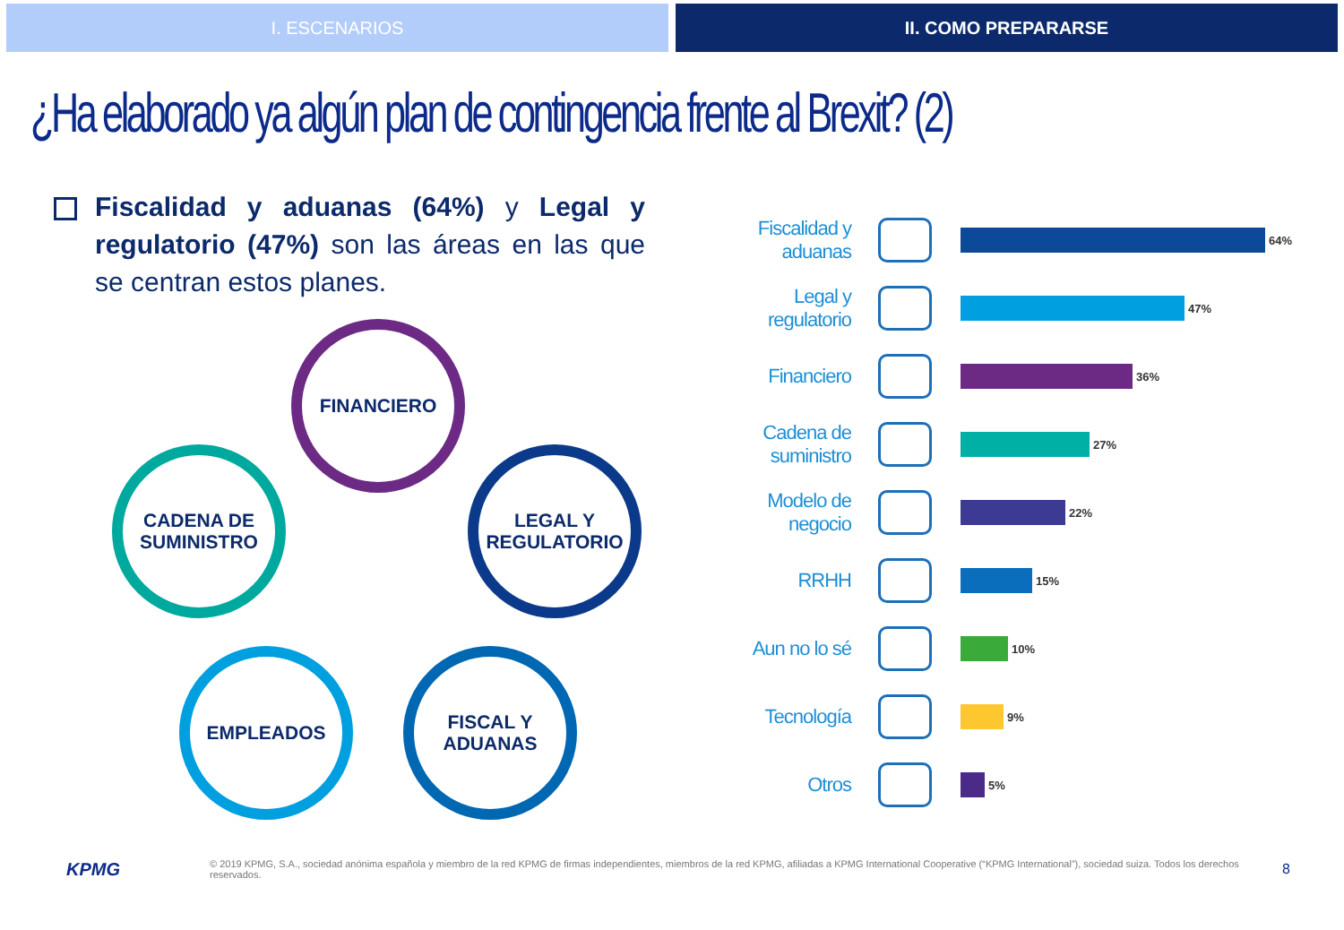I. ESCENARIOS II. COMO PREPARARSE
¿Ha elaborado ya algún plan de contingencia frente al Brexit? (2)
Fiscalidad y aduanas (64%) y Legal y regulatorio (47%) son las áreas en las que se centran estos planes.
FINANCIERO
CADENA DE SUMINISTRO
LEGAL Y REGULATORIO
EMPLEADOS
FISCAL Y ADUANAS
Fiscalidad y aduanas
64%
Legal y regulatorio
47%
Financiero
36%
Cadena de suministro
27%
Modelo de negocio
22%
RRHH
15%
Aun no lo sé
10%
Tecnología
9%
Otros
5%
KPMG
© 2019 KPMG, S.A., sociedad anónima española y miembro de la red KPMG de firmas independientes, miembros de la red KPMG, afiliadas a KPMG International Cooperative (“KPMG International”), sociedad suiza. Todos los derechos reservados.
8